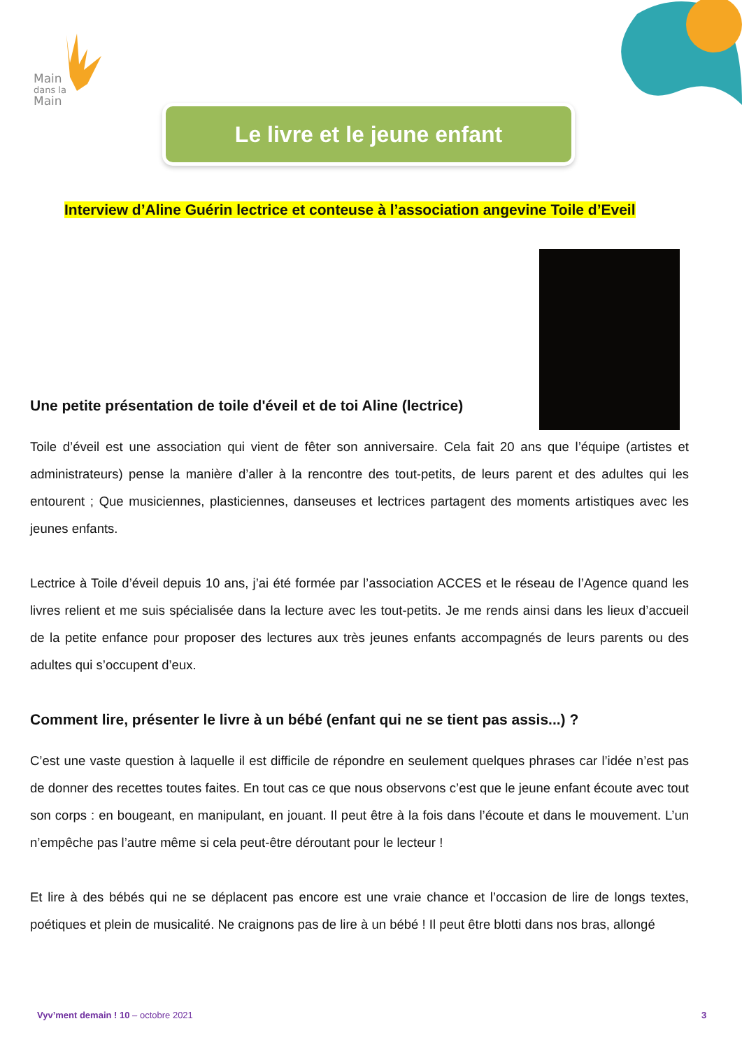Main
dans la
Main
Le livre et le jeune enfant
Interview d’Aline Guérin lectrice et conteuse à l’association angevine Toile d’Eveil
Une petite présentation de toile d'éveil et de toi Aline (lectrice)
Toile d’éveil est une association qui vient de fêter son anniversaire. Cela fait 20 ans que l’équipe (artistes et administrateurs) pense la manière d’aller à la rencontre des tout-petits, de leurs parent et des adultes qui les entourent ; Que musiciennes, plasticiennes, danseuses et lectrices partagent des moments artistiques avec les jeunes enfants.
Lectrice à Toile d’éveil depuis 10 ans, j’ai été formée par l’association ACCES et le réseau de l’Agence quand les livres relient et me suis spécialisée dans la lecture avec les tout-petits. Je me rends ainsi dans les lieux d’accueil de la petite enfance pour proposer des lectures aux très jeunes enfants accompagnés de leurs parents ou des adultes qui s’occupent d’eux.
Comment lire, présenter le livre à un bébé (enfant qui ne se tient pas assis...) ?
C’est une vaste question à laquelle il est difficile de répondre en seulement quelques phrases car l’idée n’est pas de donner des recettes toutes faites. En tout cas ce que nous observons c’est que le jeune enfant écoute avec tout son corps : en bougeant, en manipulant, en jouant. Il peut être à la fois dans l’écoute et dans le mouvement. L’un n’empêche pas l’autre même si cela peut-être déroutant pour le lecteur !
Et lire à des bébés qui ne se déplacent pas encore est une vraie chance et l’occasion de lire de longs textes, poétiques et plein de musicalité. Ne craignons pas de lire à un bébé ! Il peut être blotti dans nos bras, allongé
Vyv’ment demain ! 10 – octobre 2021
3